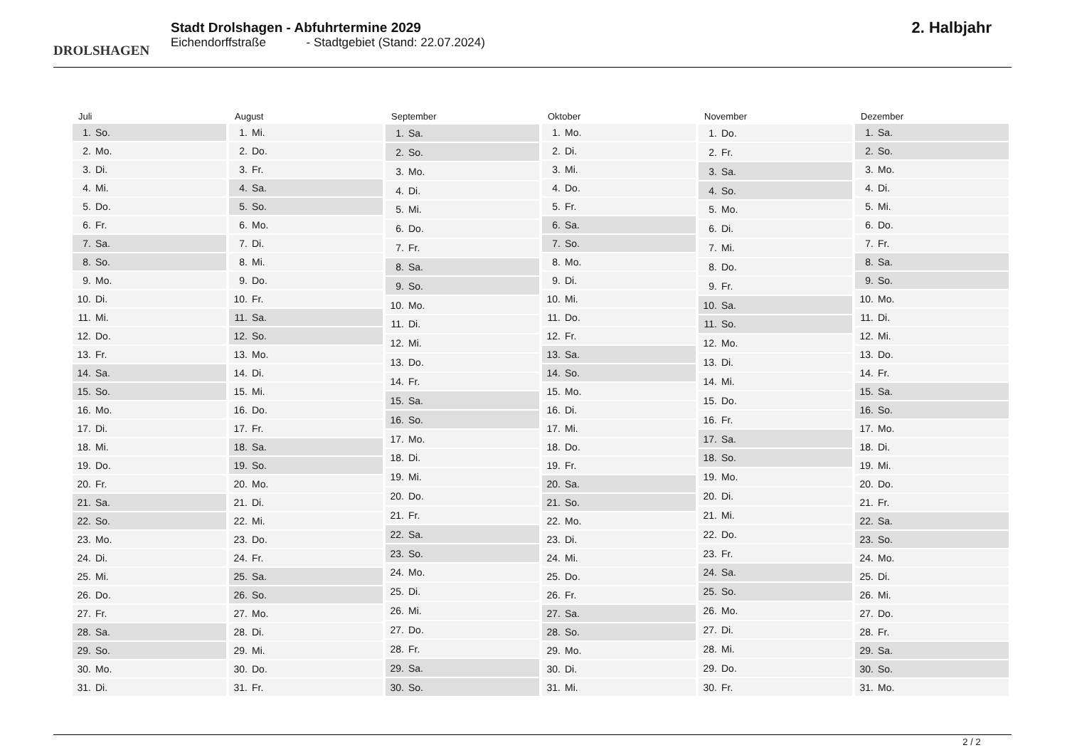DROLSHAGEN
Stadt Drolshagen - Abfuhrtermine 2029
Eichendorffstraße - Stadtgebiet (Stand: 22.07.2024)
2. Halbjahr
| Juli | |
| --- | --- |
| 1. | So. |
| 2. | Mo. |
| 3. | Di. |
| 4. | Mi. |
| 5. | Do. |
| 6. | Fr. |
| 7. | Sa. |
| 8. | So. |
| 9. | Mo. |
| 10. | Di. |
| 11. | Mi. |
| 12. | Do. |
| 13. | Fr. |
| 14. | Sa. |
| 15. | So. |
| 16. | Mo. |
| 17. | Di. |
| 18. | Mi. |
| 19. | Do. |
| 20. | Fr. |
| 21. | Sa. |
| 22. | So. |
| 23. | Mo. |
| 24. | Di. |
| 25. | Mi. |
| 26. | Do. |
| 27. | Fr. |
| 28. | Sa. |
| 29. | So. |
| 30. | Mo. |
| 31. | Di. |
| August | |
| --- | --- |
| 1. | Mi. |
| 2. | Do. |
| 3. | Fr. |
| 4. | Sa. |
| 5. | So. |
| 6. | Mo. |
| 7. | Di. |
| 8. | Mi. |
| 9. | Do. |
| 10. | Fr. |
| 11. | Sa. |
| 12. | So. |
| 13. | Mo. |
| 14. | Di. |
| 15. | Mi. |
| 16. | Do. |
| 17. | Fr. |
| 18. | Sa. |
| 19. | So. |
| 20. | Mo. |
| 21. | Di. |
| 22. | Mi. |
| 23. | Do. |
| 24. | Fr. |
| 25. | Sa. |
| 26. | So. |
| 27. | Mo. |
| 28. | Di. |
| 29. | Mi. |
| 30. | Do. |
| 31. | Fr. |
| September | |
| --- | --- |
| 1. | Sa. |
| 2. | So. |
| 3. | Mo. |
| 4. | Di. |
| 5. | Mi. |
| 6. | Do. |
| 7. | Fr. |
| 8. | Sa. |
| 9. | So. |
| 10. | Mo. |
| 11. | Di. |
| 12. | Mi. |
| 13. | Do. |
| 14. | Fr. |
| 15. | Sa. |
| 16. | So. |
| 17. | Mo. |
| 18. | Di. |
| 19. | Mi. |
| 20. | Do. |
| 21. | Fr. |
| 22. | Sa. |
| 23. | So. |
| 24. | Mo. |
| 25. | Di. |
| 26. | Mi. |
| 27. | Do. |
| 28. | Fr. |
| 29. | Sa. |
| 30. | So. |
| Oktober | |
| --- | --- |
| 1. | Mo. |
| 2. | Di. |
| 3. | Mi. |
| 4. | Do. |
| 5. | Fr. |
| 6. | Sa. |
| 7. | So. |
| 8. | Mo. |
| 9. | Di. |
| 10. | Mi. |
| 11. | Do. |
| 12. | Fr. |
| 13. | Sa. |
| 14. | So. |
| 15. | Mo. |
| 16. | Di. |
| 17. | Mi. |
| 18. | Do. |
| 19. | Fr. |
| 20. | Sa. |
| 21. | So. |
| 22. | Mo. |
| 23. | Di. |
| 24. | Mi. |
| 25. | Do. |
| 26. | Fr. |
| 27. | Sa. |
| 28. | So. |
| 29. | Mo. |
| 30. | Di. |
| 31. | Mi. |
| November | |
| --- | --- |
| 1. | Do. |
| 2. | Fr. |
| 3. | Sa. |
| 4. | So. |
| 5. | Mo. |
| 6. | Di. |
| 7. | Mi. |
| 8. | Do. |
| 9. | Fr. |
| 10. | Sa. |
| 11. | So. |
| 12. | Mo. |
| 13. | Di. |
| 14. | Mi. |
| 15. | Do. |
| 16. | Fr. |
| 17. | Sa. |
| 18. | So. |
| 19. | Mo. |
| 20. | Di. |
| 21. | Mi. |
| 22. | Do. |
| 23. | Fr. |
| 24. | Sa. |
| 25. | So. |
| 26. | Mo. |
| 27. | Di. |
| 28. | Mi. |
| 29. | Do. |
| 30. | Fr. |
| Dezember | |
| --- | --- |
| 1. | Sa. |
| 2. | So. |
| 3. | Mo. |
| 4. | Di. |
| 5. | Mi. |
| 6. | Do. |
| 7. | Fr. |
| 8. | Sa. |
| 9. | So. |
| 10. | Mo. |
| 11. | Di. |
| 12. | Mi. |
| 13. | Do. |
| 14. | Fr. |
| 15. | Sa. |
| 16. | So. |
| 17. | Mo. |
| 18. | Di. |
| 19. | Mi. |
| 20. | Do. |
| 21. | Fr. |
| 22. | Sa. |
| 23. | So. |
| 24. | Mo. |
| 25. | Di. |
| 26. | Mi. |
| 27. | Do. |
| 28. | Fr. |
| 29. | Sa. |
| 30. | So. |
| 31. | Mo. |
2 / 2